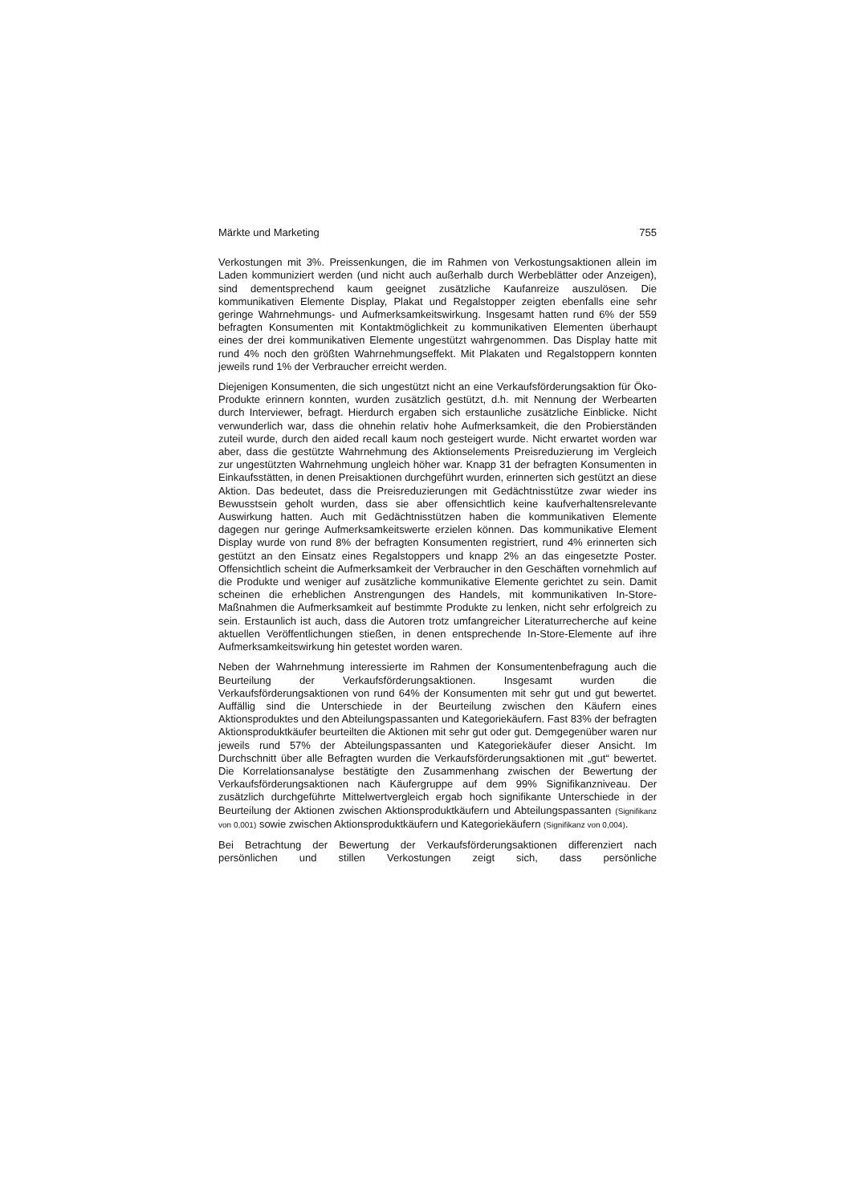Märkte und Marketing 755
Verkostungen mit 3%. Preissenkungen, die im Rahmen von Verkostungsaktionen allein im Laden kommuniziert werden (und nicht auch außerhalb durch Werbeblätter oder Anzeigen), sind dementsprechend kaum geeignet zusätzliche Kaufanreize auszulösen. Die kommunikativen Elemente Display, Plakat und Regalstopper zeigten ebenfalls eine sehr geringe Wahrnehmungs- und Aufmerksamkeitswirkung. Insgesamt hatten rund 6% der 559 befragten Konsumenten mit Kontaktmöglichkeit zu kommunikativen Elementen überhaupt eines der drei kommunikativen Elemente ungestützt wahrgenommen. Das Display hatte mit rund 4% noch den größten Wahrnehmungseffekt. Mit Plakaten und Regalstoppern konnten jeweils rund 1% der Verbraucher erreicht werden.
Diejenigen Konsumenten, die sich ungestützt nicht an eine Verkaufsförderungsaktion für Öko-Produkte erinnern konnten, wurden zusätzlich gestützt, d.h. mit Nennung der Werbearten durch Interviewer, befragt. Hierdurch ergaben sich erstaunliche zusätzliche Einblicke. Nicht verwunderlich war, dass die ohnehin relativ hohe Aufmerksamkeit, die den Probierständen zuteil wurde, durch den aided recall kaum noch gesteigert wurde. Nicht erwartet worden war aber, dass die gestützte Wahrnehmung des Aktionselements Preisreduzierung im Vergleich zur ungestützten Wahrnehmung ungleich höher war. Knapp 31 der befragten Konsumenten in Einkaufsstätten, in denen Preisaktionen durchgeführt wurden, erinnerten sich gestützt an diese Aktion. Das bedeutet, dass die Preisreduzierungen mit Gedächtnisstütze zwar wieder ins Bewusstsein geholt wurden, dass sie aber offensichtlich keine kaufverhaltensrelevante Auswirkung hatten. Auch mit Gedächtnisstützen haben die kommunikativen Elemente dagegen nur geringe Aufmerksamkeitswerte erzielen können. Das kommunikative Element Display wurde von rund 8% der befragten Konsumenten registriert, rund 4% erinnerten sich gestützt an den Einsatz eines Regalstoppers und knapp 2% an das eingesetzte Poster. Offensichtlich scheint die Aufmerksamkeit der Verbraucher in den Geschäften vornehmlich auf die Produkte und weniger auf zusätzliche kommunikative Elemente gerichtet zu sein. Damit scheinen die erheblichen Anstrengungen des Handels, mit kommunikativen In-Store-Maßnahmen die Aufmerksamkeit auf bestimmte Produkte zu lenken, nicht sehr erfolgreich zu sein. Erstaunlich ist auch, dass die Autoren trotz umfangreicher Literaturrecherche auf keine aktuellen Veröffentlichungen stießen, in denen entsprechende In-Store-Elemente auf ihre Aufmerksamkeitswirkung hin getestet worden waren.
Neben der Wahrnehmung interessierte im Rahmen der Konsumentenbefragung auch die Beurteilung der Verkaufsförderungsaktionen. Insgesamt wurden die Verkaufsförderungsaktionen von rund 64% der Konsumenten mit sehr gut und gut bewertet. Auffällig sind die Unterschiede in der Beurteilung zwischen den Käufern eines Aktionsproduktes und den Abteilungspassanten und Kategoriekäufern. Fast 83% der befragten Aktionsproduktkäufer beurteilten die Aktionen mit sehr gut oder gut. Demgegenüber waren nur jeweils rund 57% der Abteilungspassanten und Kategoriekäufer dieser Ansicht. Im Durchschnitt über alle Befragten wurden die Verkaufsförderungsaktionen mit „gut“ bewertet. Die Korrelationsanalyse bestätigte den Zusammenhang zwischen der Bewertung der Verkaufsförderungsaktionen nach Käufergruppe auf dem 99% Signifikanzniveau. Der zusätzlich durchgeführte Mittelwertvergleich ergab hoch signifikante Unterschiede in der Beurteilung der Aktionen zwischen Aktionsproduktkäufern und Abteilungspassanten (Signifikanz von 0,001) sowie zwischen Aktionsproduktkäufern und Kategoriekäufern (Signifikanz von 0,004).
Bei Betrachtung der Bewertung der Verkaufsförderungsaktionen differenziert nach persönlichen und stillen Verkostungen zeigt sich, dass persönliche